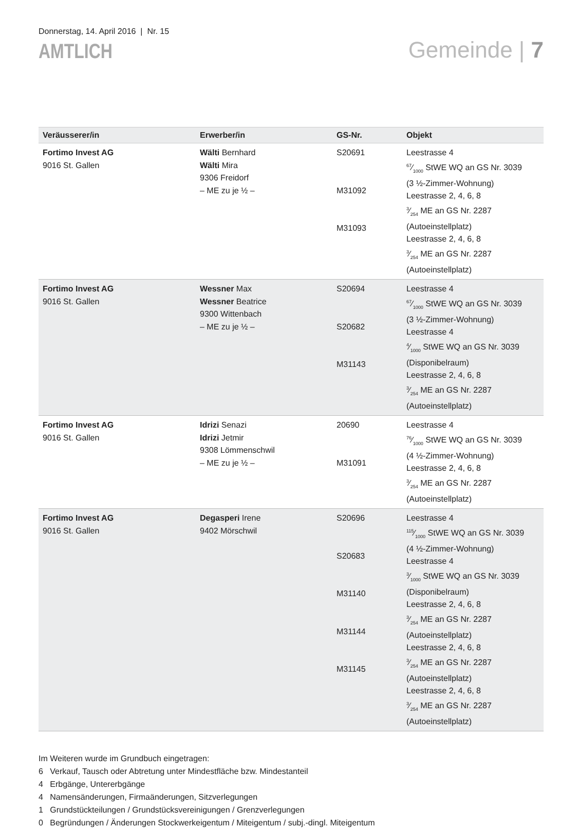Donnerstag, 14. April 2016 | Nr. 15
AMTLICH
Gemeinde | 7
| Veräusserer/in | Erwerber/in | GS-Nr. | Objekt |
| --- | --- | --- | --- |
| Fortimo Invest AG 9016 St. Gallen | Wälti Bernhard Wälti Mira 9306 Freidorf – ME zu je ½ – | S20691 M31092 M31093 | Leestrasse 4 67⁄1000 StWE WQ an GS Nr. 3039 (3 ½-Zimmer-Wohnung) Leestrasse 2, 4, 6, 8 3⁄254 ME an GS Nr. 2287 (Autoeinstellplatz) Leestrasse 2, 4, 6, 8 3⁄254 ME an GS Nr. 2287 (Autoeinstellplatz) |
| Fortimo Invest AG 9016 St. Gallen | Wessner Max Wessner Beatrice 9300 Wittenbach – ME zu je ½ – | S20694 S20682 M31143 | Leestrasse 4 67⁄1000 StWE WQ an GS Nr. 3039 (3 ½-Zimmer-Wohnung) Leestrasse 4 4⁄1000 StWE WQ an GS Nr. 3039 (Disponibelraum) Leestrasse 2, 4, 6, 8 3⁄254 ME an GS Nr. 2287 (Autoeinstellplatz) |
| Fortimo Invest AG 9016 St. Gallen | Idrizi Senazi Idrizi Jetmir 9308 Lömmenschwil – ME zu je ½ – | 20690 M31091 | Leestrasse 4 76⁄1000 StWE WQ an GS Nr. 3039 (4 ½-Zimmer-Wohnung) Leestrasse 2, 4, 6, 8 3⁄254 ME an GS Nr. 2287 (Autoeinstellplatz) |
| Fortimo Invest AG 9016 St. Gallen | Degasperi Irene 9402 Mörschwil | S20696 S20683 M31140 M31144 M31145 | Leestrasse 4 115⁄1000 StWE WQ an GS Nr. 3039 (4 ½-Zimmer-Wohnung) Leestrasse 4 3⁄1000 StWE WQ an GS Nr. 3039 (Disponibelraum) Leestrasse 2, 4, 6, 8 3⁄254 ME an GS Nr. 2287 (Autoeinstellplatz) Leestrasse 2, 4, 6, 8 3⁄254 ME an GS Nr. 2287 (Autoeinstellplatz) Leestrasse 2, 4, 6, 8 3⁄254 ME an GS Nr. 2287 (Autoeinstellplatz) |
Im Weiteren wurde im Grundbuch eingetragen:
6 Verkauf, Tausch oder Abtretung unter Mindestfläche bzw. Mindestanteil
4 Erbgänge, Untererbgänge
4 Namensänderungen, Firmaänderungen, Sitzverlegungen
1 Grundstückteilungen / Grundstücksvereinigungen / Grenzverlegungen
0 Begründungen / Änderungen Stockwerkeigentum / Miteigentum / subj.-dingl. Miteigentum